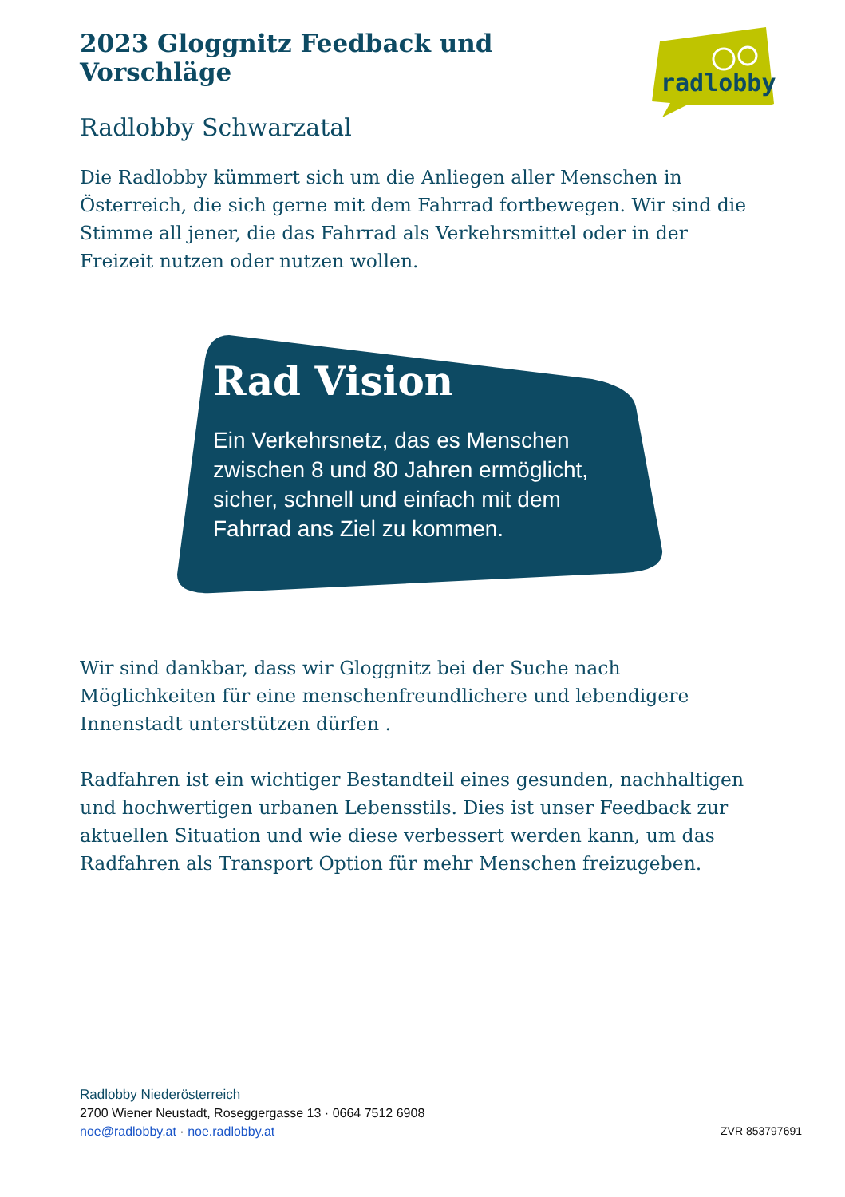2023 Gloggnitz Feedback und Vorschläge
Radlobby Schwarzatal
radlobby
Die Radlobby kümmert sich um die Anliegen aller Menschen in Österreich, die sich gerne mit dem Fahrrad fortbewegen. Wir sind die Stimme all jener, die das Fahrrad als Verkehrsmittel oder in der Freizeit nutzen oder nutzen wollen.
Rad Vision
Ein Verkehrsnetz, das es Menschen
zwischen 8 und 80 Jahren ermöglicht,
sicher, schnell und einfach mit dem
Fahrrad ans Ziel zu kommen.
Wir sind dankbar, dass wir Gloggnitz bei der Suche nach Möglichkeiten für eine menschenfreundlichere und lebendigere Innenstadt unterstützen dürfen .
Radfahren ist ein wichtiger Bestandteil eines gesunden, nachhaltigen und hochwertigen urbanen Lebensstils. Dies ist unser Feedback zur aktuellen Situation und wie diese verbessert werden kann, um das Radfahren als Transport Option für mehr Menschen freizugeben.
Radlobby Niederösterreich
2700 Wiener Neustadt, Roseggergasse 13 · 0664 7512 6908
noe@radlobby.at · noe.radlobby.at ZVR 853797691